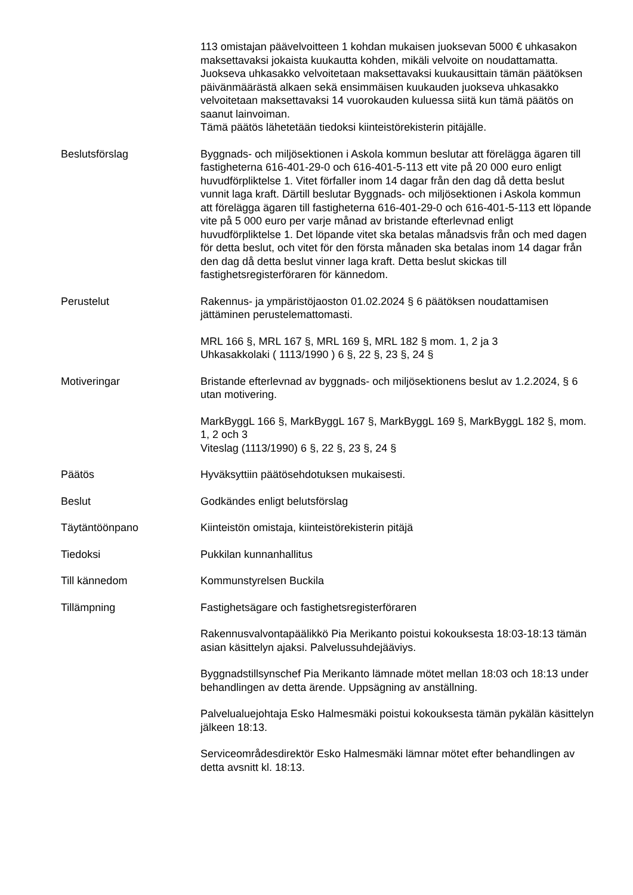113 omistajan päävelvoitteen 1 kohdan mukaisen juoksevan 5000 € uhkasakon maksettavaksi jokaista kuukautta kohden, mikäli velvoite on noudattamatta. Juokseva uhkasakko velvoitetaan maksettavaksi kuukausittain tämän päätöksen päivänmäärästä alkaen sekä ensimmäisen kuukauden juokseva uhkasakko velvoitetaan maksettavaksi 14 vuorokauden kuluessa siitä kun tämä päätös on saanut lainvoiman.
Tämä päätös lähetetään tiedoksi kiinteistörekisterin pitäjälle.
Beslutsförslag Byggnads- och miljösektionen i Askola kommun beslutar att förelägga ägaren till fastigheterna 616-401-29-0 och 616-401-5-113 ett vite på 20 000 euro enligt huvudförpliktelse 1. Vitet förfaller inom 14 dagar från den dag då detta beslut vunnit laga kraft. Därtill beslutar Byggnads- och miljösektionen i Askola kommun att förelägga ägaren till fastigheterna 616-401-29-0 och 616-401-5-113 ett löpande vite på 5 000 euro per varje månad av bristande efterlevnad enligt huvudförpliktelse 1. Det löpande vitet ska betalas månadsvis från och med dagen för detta beslut, och vitet för den första månaden ska betalas inom 14 dagar från den dag då detta beslut vinner laga kraft. Detta beslut skickas till fastighetsregisterföraren för kännedom.
Perustelut Rakennus- ja ympäristöjaoston 01.02.2024 § 6 päätöksen noudattamisen jättäminen perustelemattomasti.
MRL 166 §, MRL 167 §, MRL 169 §, MRL 182 § mom. 1, 2 ja 3
Uhkasakkolaki ( 1113/1990 ) 6 §, 22 §, 23 §, 24 §
Motiveringar Bristande efterlevnad av byggnads- och miljösektionens beslut av 1.2.2024, § 6 utan motivering.
MarkByggL 166 §, MarkByggL 167 §, MarkByggL 169 §, MarkByggL 182 §, mom. 1, 2 och 3
Viteslag (1113/1990) 6 §, 22 §, 23 §, 24 §
Päätös Hyväksyttiin päätösehdotuksen mukaisesti.
Beslut Godkändes enligt belutsförslag
Täytäntöönpano Kiinteistön omistaja, kiinteistörekisterin pitäjä
Tiedoksi Pukkilan kunnanhallitus
Till kännedom Kommunstyrelsen Buckila
Tillämpning Fastighetsägare och fastighetsregisterföraren
Rakennusvalvontapäälikkö Pia Merikanto poistui kokouksesta 18:03-18:13 tämän asian käsittelyn ajaksi. Palvelussuhdejääviys.
Byggnadstillsynschef Pia Merikanto lämnade mötet mellan 18:03 och 18:13 under behandlingen av detta ärende. Uppsägning av anställning.
Palvelualuejohtaja Esko Halmesmäki poistui kokouksesta tämän pykälän käsittelyn jälkeen 18:13.
Serviceområdesdirektör Esko Halmesmäki lämnar mötet efter behandlingen av detta avsnitt kl. 18:13.